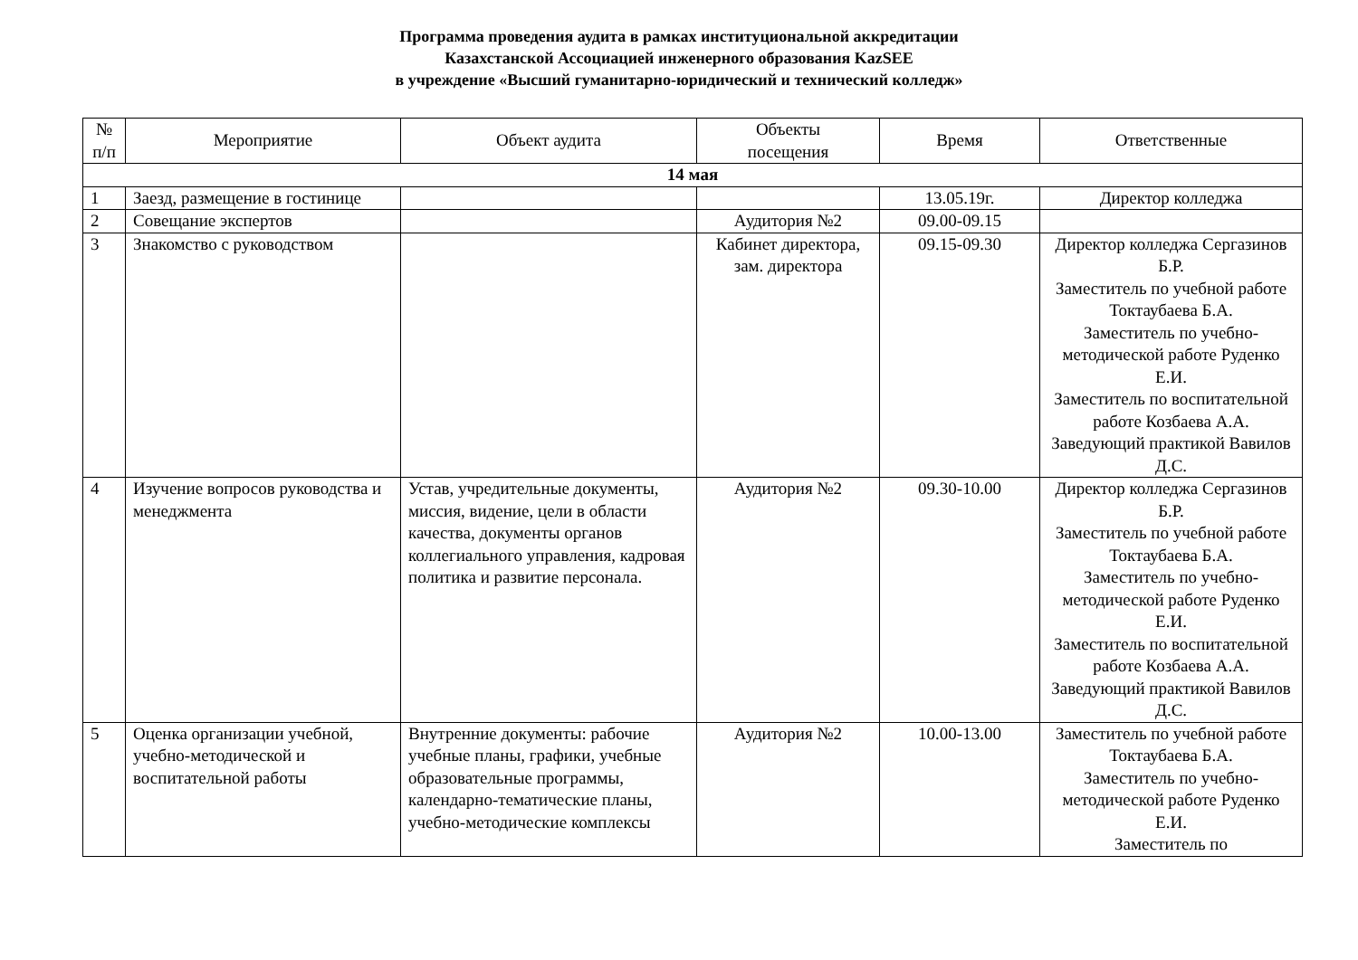Программа проведения аудита в рамках институциональной аккредитации
Казахстанской Ассоциацией инженерного образования KazSEE
в учреждение «Высший гуманитарно-юридический и технический колледж»
| № п/п | Мероприятие | Объект аудита | Объекты посещения | Время | Ответственные |
| --- | --- | --- | --- | --- | --- |
| 14 мая | | | | | |
| 1 | Заезд, размещение в гостинице | | | 13.05.19г. | Директор колледжа |
| 2 | Совещание экспертов | | Аудитория №2 | 09.00-09.15 | |
| 3 | Знакомство с руководством | | Кабинет директора, зам. директора | 09.15-09.30 | Директор колледжа Сергазинов Б.Р. Заместитель по учебной работе Токтаубаева Б.А. Заместитель по учебно-методической работе Руденко Е.И. Заместитель по воспитательной работе Козбаева А.А. Заведующий практикой Вавилов Д.С. |
| 4 | Изучение вопросов руководства и менеджмента | Устав, учредительные документы, миссия, видение, цели в области качества, документы органов коллегиального управления, кадровая политика и развитие персонала. | Аудитория №2 | 09.30-10.00 | Директор колледжа Сергазинов Б.Р. Заместитель по учебной работе Токтаубаева Б.А. Заместитель по учебно-методической работе Руденко Е.И. Заместитель по воспитательной работе Козбаева А.А. Заведующий практикой Вавилов Д.С. |
| 5 | Оценка организации учебной, учебно-методической и воспитательной работы | Внутренние документы: рабочие учебные планы, графики, учебные образовательные программы, календарно-тематические планы, учебно-методические комплексы | Аудитория №2 | 10.00-13.00 | Заместитель по учебной работе Токтаубаева Б.А. Заместитель по учебно-методической работе Руденко Е.И. Заместитель по |